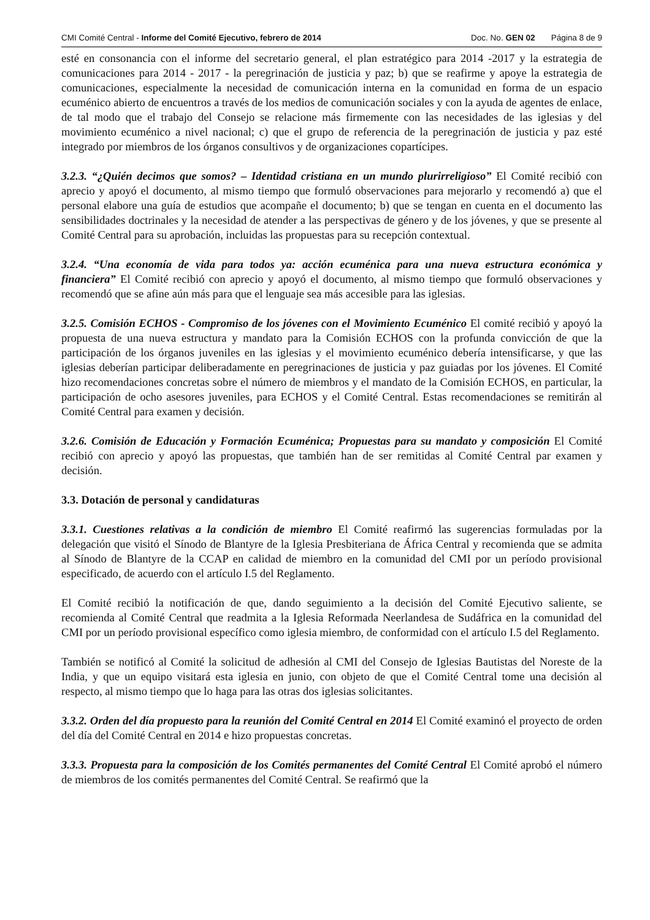CMI Comité Central - Informe del Comité Ejecutivo, febrero de 2014 Doc. No. GEN 02 Página 8 de 9
esté en consonancia con el informe del secretario general, el plan estratégico para 2014 -2017 y la estrategia de comunicaciones para 2014 - 2017 - la peregrinación de justicia y paz; b) que se reafirme y apoye la estrategia de comunicaciones, especialmente la necesidad de comunicación interna en la comunidad en forma de un espacio ecuménico abierto de encuentros a través de los medios de comunicación sociales y con la ayuda de agentes de enlace, de tal modo que el trabajo del Consejo se relacione más firmemente con las necesidades de las iglesias y del movimiento ecuménico a nivel nacional; c) que el grupo de referencia de la peregrinación de justicia y paz esté integrado por miembros de los órganos consultivos y de organizaciones copartícipes.
3.2.3. “¿Quién decimos que somos? – Identidad cristiana en un mundo plurirreligioso” El Comité recibió con aprecio y apoyó el documento, al mismo tiempo que formuló observaciones para mejorarlo y recomendó a) que el personal elabore una guía de estudios que acompañe el documento; b) que se tengan en cuenta en el documento las sensibilidades doctrinales y la necesidad de atender a las perspectivas de género y de los jóvenes, y que se presente al Comité Central para su aprobación, incluidas las propuestas para su recepción contextual.
3.2.4. “Una economía de vida para todos ya: acción ecuménica para una nueva estructura económica y financiera” El Comité recibió con aprecio y apoyó el documento, al mismo tiempo que formuló observaciones y recomendó que se afine aún más para que el lenguaje sea más accesible para las iglesias.
3.2.5. Comisión ECHOS - Compromiso de los jóvenes con el Movimiento Ecuménico El comité recibió y apoyó la propuesta de una nueva estructura y mandato para la Comisión ECHOS con la profunda convicción de que la participación de los órganos juveniles en las iglesias y el movimiento ecuménico debería intensificarse, y que las iglesias deberían participar deliberadamente en peregrinaciones de justicia y paz guiadas por los jóvenes. El Comité hizo recomendaciones concretas sobre el número de miembros y el mandato de la Comisión ECHOS, en particular, la participación de ocho asesores juveniles, para ECHOS y el Comité Central. Estas recomendaciones se remitirán al Comité Central para examen y decisión.
3.2.6. Comisión de Educación y Formación Ecuménica; Propuestas para su mandato y composición El Comité recibió con aprecio y apoyó las propuestas, que también han de ser remitidas al Comité Central par examen y decisión.
3.3. Dotación de personal y candidaturas
3.3.1. Cuestiones relativas a la condición de miembro El Comité reafirmó las sugerencias formuladas por la delegación que visitó el Sínodo de Blantyre de la Iglesia Presbiteriana de África Central y recomienda que se admita al Sínodo de Blantyre de la CCAP en calidad de miembro en la comunidad del CMI por un período provisional especificado, de acuerdo con el artículo I.5 del Reglamento.
El Comité recibió la notificación de que, dando seguimiento a la decisión del Comité Ejecutivo saliente, se recomienda al Comité Central que readmita a la Iglesia Reformada Neerlandesa de Sudáfrica en la comunidad del CMI por un período provisional específico como iglesia miembro, de conformidad con el artículo I.5 del Reglamento.
También se notificó al Comité la solicitud de adhesión al CMI del Consejo de Iglesias Bautistas del Noreste de la India, y que un equipo visitará esta iglesia en junio, con objeto de que el Comité Central tome una decisión al respecto, al mismo tiempo que lo haga para las otras dos iglesias solicitantes.
3.3.2. Orden del día propuesto para la reunión del Comité Central en 2014 El Comité examinó el proyecto de orden del día del Comité Central en 2014 e hizo propuestas concretas.
3.3.3. Propuesta para la composición de los Comités permanentes del Comité Central El Comité aprobó el número de miembros de los comités permanentes del Comité Central. Se reafirmó que la